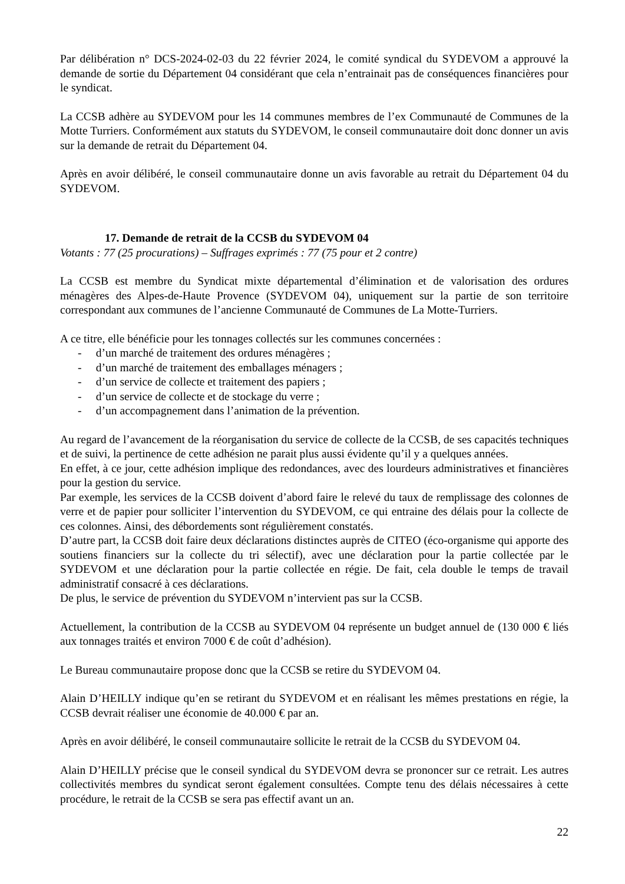Par délibération n° DCS-2024-02-03 du 22 février 2024, le comité syndical du SYDEVOM a approuvé la demande de sortie du Département 04 considérant que cela n’entrainait pas de conséquences financières pour le syndicat.
La CCSB adhère au SYDEVOM pour les 14 communes membres de l’ex Communauté de Communes de la Motte Turriers. Conformément aux statuts du SYDEVOM, le conseil communautaire doit donc donner un avis sur la demande de retrait du Département 04.
Après en avoir délibéré, le conseil communautaire donne un avis favorable au retrait du Département 04 du SYDEVOM.
17. Demande de retrait de la CCSB du SYDEVOM 04
Votants : 77 (25 procurations) – Suffrages exprimés : 77 (75 pour et 2 contre)
La CCSB est membre du Syndicat mixte départemental d’élimination et de valorisation des ordures ménagères des Alpes-de-Haute Provence (SYDEVOM 04), uniquement sur la partie de son territoire correspondant aux communes de l’ancienne Communauté de Communes de La Motte-Turriers.
A ce titre, elle bénéficie pour les tonnages collectés sur les communes concernées :
- d’un marché de traitement des ordures ménagères ;
- d’un marché de traitement des emballages ménagers ;
- d’un service de collecte et traitement des papiers ;
- d’un service de collecte et de stockage du verre ;
- d’un accompagnement dans l’animation de la prévention.
Au regard de l’avancement de la réorganisation du service de collecte de la CCSB, de ses capacités techniques et de suivi, la pertinence de cette adhésion ne parait plus aussi évidente qu’il y a quelques années.
En effet, à ce jour, cette adhésion implique des redondances, avec des lourdeurs administratives et financières pour la gestion du service.
Par exemple, les services de la CCSB doivent d’abord faire le relevé du taux de remplissage des colonnes de verre et de papier pour solliciter l’intervention du SYDEVOM, ce qui entraine des délais pour la collecte de ces colonnes. Ainsi, des débordements sont régulièrement constatés.
D’autre part, la CCSB doit faire deux déclarations distinctes auprès de CITEO (éco-organisme qui apporte des soutiens financiers sur la collecte du tri sélectif), avec une déclaration pour la partie collectée par le SYDEVOM et une déclaration pour la partie collectée en régie. De fait, cela double le temps de travail administratif consacré à ces déclarations.
De plus, le service de prévention du SYDEVOM n’intervient pas sur la CCSB.
Actuellement, la contribution de la CCSB au SYDEVOM 04 représente un budget annuel de (130 000 € liés aux tonnages traités et environ 7000 € de coût d’adhésion).
Le Bureau communautaire propose donc que la CCSB se retire du SYDEVOM 04.
Alain D’HEILLY indique qu’en se retirant du SYDEVOM et en réalisant les mêmes prestations en régie, la CCSB devrait réaliser une économie de 40.000 € par an.
Après en avoir délibéré, le conseil communautaire sollicite le retrait de la CCSB du SYDEVOM 04.
Alain D’HEILLY précise que le conseil syndical du SYDEVOM devra se prononcer sur ce retrait. Les autres collectivités membres du syndicat seront également consultées. Compte tenu des délais nécessaires à cette procédure, le retrait de la CCSB se sera pas effectif avant un an.
22